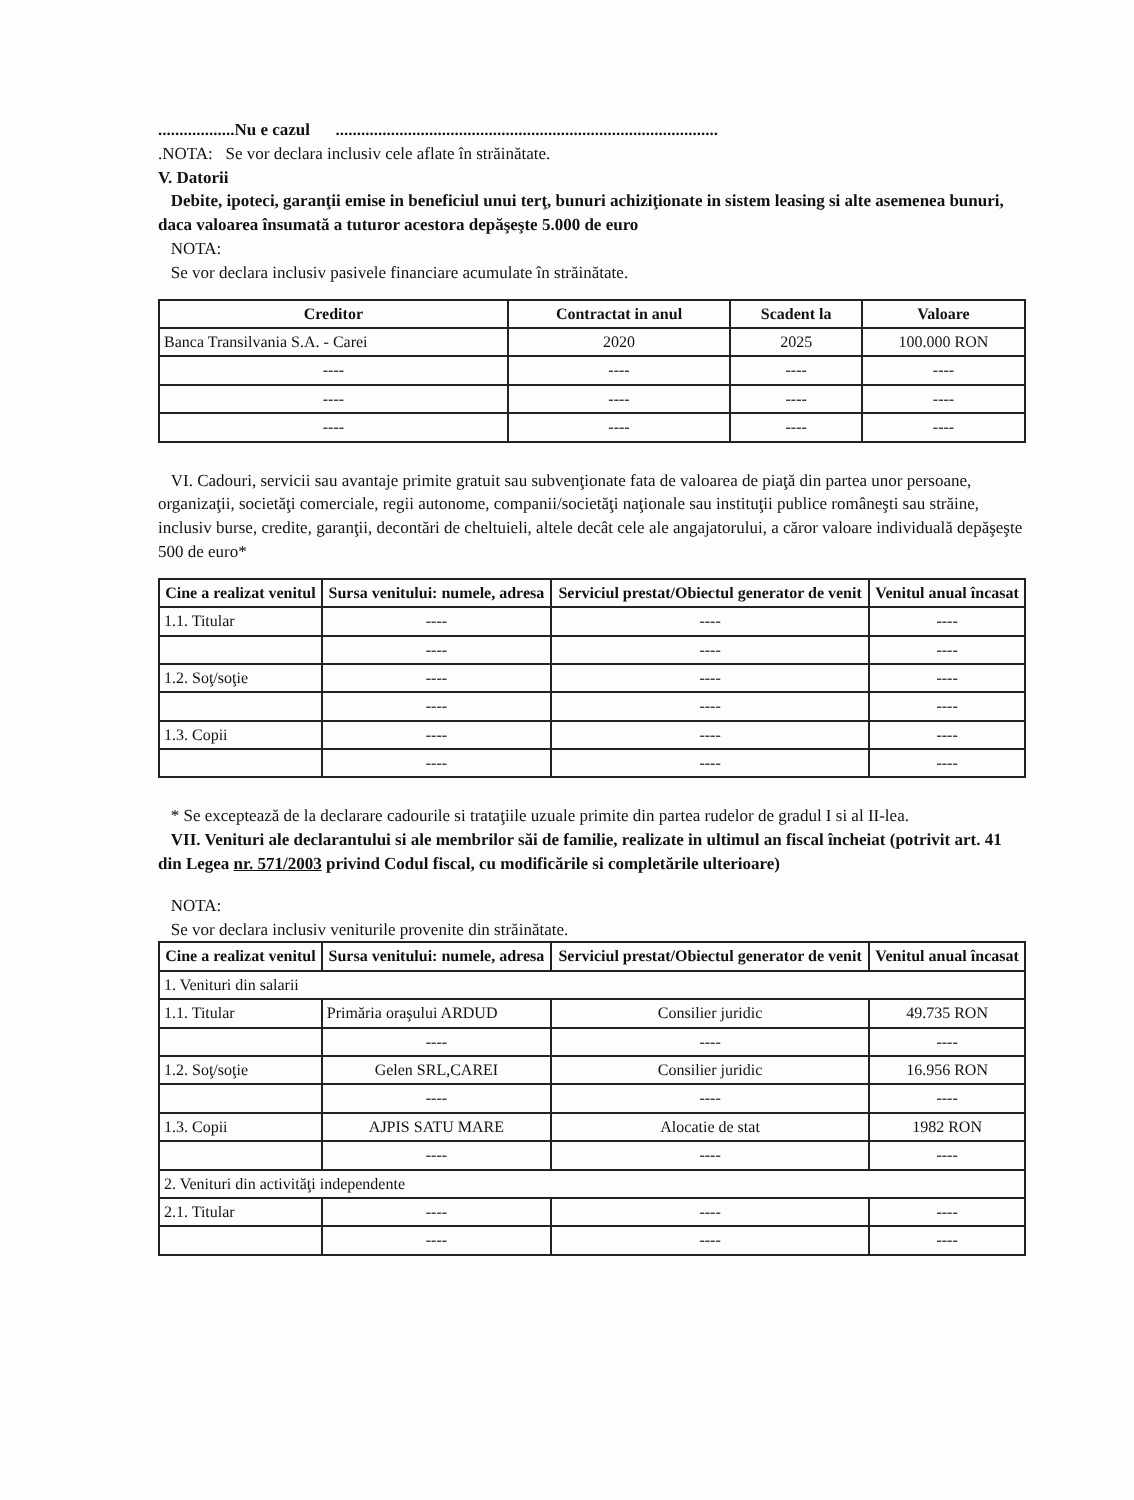..................Nu e cazul ..........................................................................................
.NOTA: Se vor declara inclusiv cele aflate în străinătate.
V. Datorii
Debite, ipoteci, garanţii emise in beneficiul unui terţ, bunuri achiziţionate in sistem leasing si alte asemenea bunuri, daca valoarea însumată a tuturor acestora depăşeşte 5.000 de euro
NOTA:
Se vor declara inclusiv pasivele financiare acumulate în străinătate.
| Creditor | Contractat in anul | Scadent la | Valoare |
| --- | --- | --- | --- |
| Banca Transilvania S.A. - Carei | 2020 | 2025 | 100.000 RON |
| ---- | ---- | ---- | ---- |
| ---- | ---- | ---- | ---- |
| ---- | ---- | ---- | ---- |
VI. Cadouri, servicii sau avantaje primite gratuit sau subvenţionate fata de valoarea de piaţă din partea unor persoane, organizaţii, societăţi comerciale, regii autonome, companii/societăţi naţionale sau instituţii publice româneşti sau străine, inclusiv burse, credite, garanţii, decontări de cheltuieli, altele decât cele ale angajatorului, a căror valoare individuală depăşeşte 500 de euro*
| Cine a realizat venitul | Sursa venitului: numele, adresa | Serviciul prestat/Obiectul generator de venit | Venitul anual încasat |
| --- | --- | --- | --- |
| 1.1. Titular | ---- | ---- | ---- |
| | ---- | ---- | ---- |
| 1.2. Soţ/soţie | ---- | ---- | ---- |
| | ---- | ---- | ---- |
| 1.3. Copii | ---- | ---- | ---- |
| | ---- | ---- | ---- |
* Se exceptează de la declarare cadourile si trataţiile uzuale primite din partea rudelor de gradul I si al II-lea.
VII. Venituri ale declarantului si ale membrilor săi de familie, realizate in ultimul an fiscal încheiat (potrivit art. 41 din Legea nr. 571/2003 privind Codul fiscal, cu modificările si completările ulterioare)
NOTA:
Se vor declara inclusiv veniturile provenite din străinătate.
| Cine a realizat venitul | Sursa venitului: numele, adresa | Serviciul prestat/Obiectul generator de venit | Venitul anual încasat |
| --- | --- | --- | --- |
| 1. Venituri din salarii | | | |
| 1.1. Titular | Primăria oraşului ARDUD | Consilier juridic | 49.735 RON |
| | ---- | ---- | ---- |
| 1.2. Soţ/soţie | Gelen SRL,CAREI | Consilier juridic | 16.956 RON |
| | ---- | ---- | ---- |
| 1.3. Copii | AJPIS SATU MARE | Alocatie de stat | 1982 RON |
| | ---- | ---- | ---- |
| 2. Venituri din activităţi independente | | | |
| 2.1. Titular | ---- | ---- | ---- |
| | ---- | ---- | ---- |